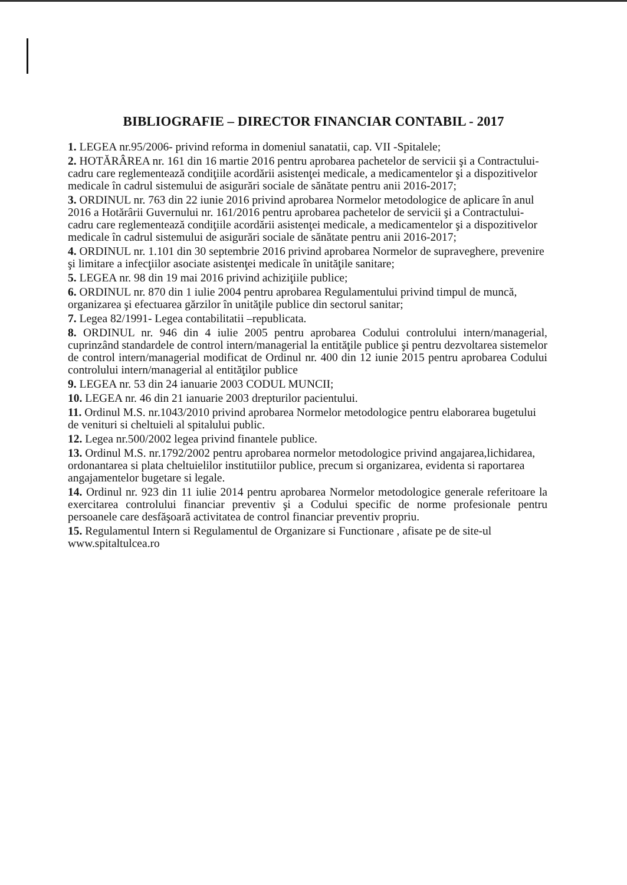BIBLIOGRAFIE – DIRECTOR FINANCIAR CONTABIL - 2017
1. LEGEA nr.95/2006- privind reforma in domeniul sanatatii, cap. VII -Spitalele;
2. HOTĂRÂREA nr. 161 din 16 martie 2016 pentru aprobarea pachetelor de servicii şi a Contractului-cadru care reglementează condiţiile acordării asistenţei medicale, a medicamentelor şi a dispozitivelor medicale în cadrul sistemului de asigurări sociale de sănătate pentru anii 2016-2017;
3. ORDINUL nr. 763 din 22 iunie 2016 privind aprobarea Normelor metodologice de aplicare în anul 2016 a Hotărârii Guvernului nr. 161/2016 pentru aprobarea pachetelor de servicii şi a Contractului-cadru care reglementează condiţiile acordării asistenţei medicale, a medicamentelor şi a dispozitivelor medicale în cadrul sistemului de asigurări sociale de sănătate pentru anii 2016-2017;
4. ORDINUL nr. 1.101 din 30 septembrie 2016 privind aprobarea Normelor de supraveghere, prevenire şi limitare a infecţiilor asociate asistenţei medicale în unităţile sanitare;
5. LEGEA nr. 98 din 19 mai 2016 privind achiziţiile publice;
6. ORDINUL nr. 870 din 1 iulie 2004 pentru aprobarea Regulamentului privind timpul de muncă, organizarea şi efectuarea gărzilor în unităţile publice din sectorul sanitar;
7. Legea 82/1991- Legea contabilitatii –republicata.
8. ORDINUL nr. 946 din 4 iulie 2005 pentru aprobarea Codului controlului intern/managerial, cuprinzând standardele de control intern/managerial la entităţile publice şi pentru dezvoltarea sistemelor de control intern/managerial modificat de Ordinul nr. 400 din 12 iunie 2015 pentru aprobarea Codului controlului intern/managerial al entităţilor publice
9. LEGEA nr. 53 din 24 ianuarie 2003 CODUL MUNCII;
10. LEGEA nr. 46 din 21 ianuarie 2003 drepturilor pacientului.
11. Ordinul M.S. nr.1043/2010 privind aprobarea Normelor metodologice pentru elaborarea bugetului de venituri si cheltuieli al spitalului public.
12. Legea nr.500/2002 legea privind finantele publice.
13. Ordinul M.S. nr.1792/2002 pentru aprobarea normelor metodologice privind angajarea,lichidarea, ordonantarea si plata cheltuielilor institutiilor publice, precum si organizarea, evidenta si raportarea angajamentelor bugetare si legale.
14. Ordinul nr. 923 din 11 iulie 2014 pentru aprobarea Normelor metodologice generale referitoare la exercitarea controlului financiar preventiv şi a Codului specific de norme profesionale pentru persoanele care desfăşoară activitatea de control financiar preventiv propriu.
15. Regulamentul Intern si Regulamentul de Organizare si Functionare , afisate pe de site-ul www.spitaltulcea.ro